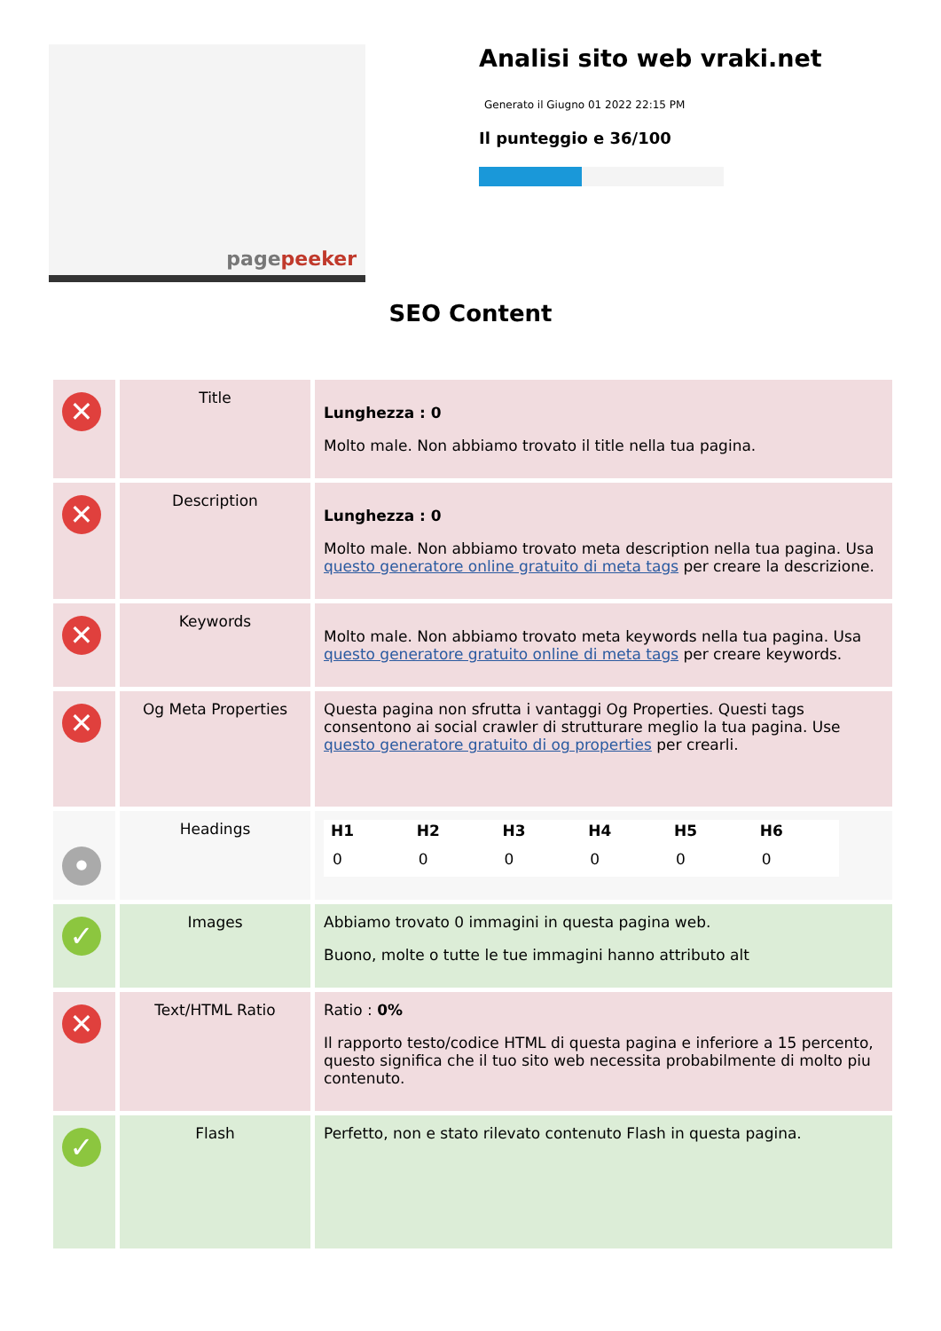pagepeeker
Analisi sito web vraki.net
Generato il Giugno 01 2022 22:15 PM
Il punteggio e 36/100
SEO Content
| ✕ | Title | Lunghezza : 0 Molto male. Non abbiamo trovato il title nella tua pagina. |
| ✕ | Description | Lunghezza : 0 Molto male. Non abbiamo trovato meta description nella tua pagina. Usa questo generatore online gratuito di meta tags per creare la descrizione. |
| ✕ | Keywords | Molto male. Non abbiamo trovato meta keywords nella tua pagina. Usa questo generatore gratuito online di meta tags per creare keywords. |
| ✕ | Og Meta Properties | Questa pagina non sfrutta i vantaggi Og Properties. Questi tags consentono ai social crawler di strutturare meglio la tua pagina. Use questo generatore gratuito di og properties per crearli. |
| • | Headings | / H1 / H2 / H3 / H4 / H5 / H6 / / --- / --- / --- / --- / --- / --- / / 0 / 0 / 0 / 0 / 0 / 0 / |
| ✓ | Images | Abbiamo trovato 0 immagini in questa pagina web. Buono, molte o tutte le tue immagini hanno attributo alt |
| ✕ | Text/HTML Ratio | Ratio : 0% Il rapporto testo/codice HTML di questa pagina e inferiore a 15 percento, questo significa che il tuo sito web necessita probabilmente di molto piu contenuto. |
| ✓ | Flash | Perfetto, non e stato rilevato contenuto Flash in questa pagina. |